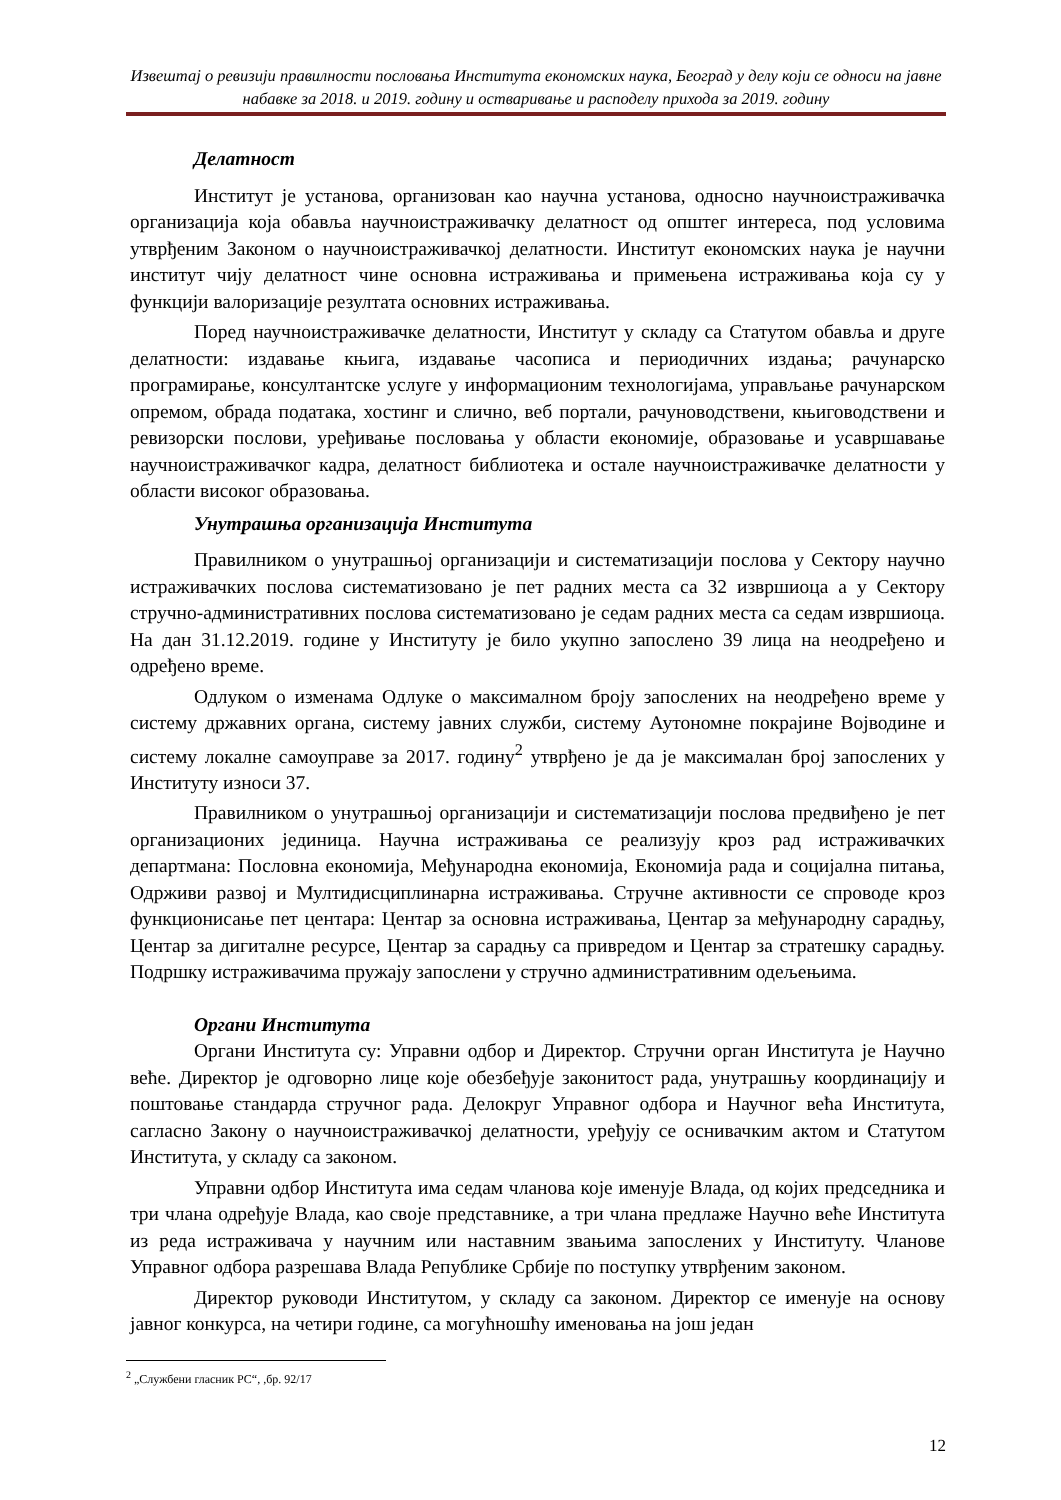Извештај о ревизији правилности пословања Института економских наука, Београд у делу који се односи на јавне набавке за 2018. и 2019. годину и остваривање и расподелу прихода за 2019. годину
Делатност
Институт је установа, организован као научна установа, односно научноистраживачка организација која обавља научноистраживачку делатност од општег интереса, под условима утврђеним Законом о научноистраживачкој делатности. Институт економских наука је научни институт чију делатност чине основна истраживања и примењена истраживања која су у функцији валоризације резултата основних истраживања.
Поред научноистраживачке делатности, Институт у складу са Статутом обавља и друге делатности: издавање књига, издавање часописа и периодичних издања; рачунарско програмирање, консултантске услуге у информационим технологијама, управљање рачунарском опремом, обрада података, хостинг и слично, веб портали, рачуноводствени, књиговодствени и ревизорски послови, уређивање пословања у области економије, образовање и усавршавање научноистраживачког кадра, делатност библиотека и остале научноистраживачке делатности у области високог образовања.
Унутрашња организација Института
Правилником о унутрашњој организацији и систематизацији послова у Сектору научно истраживачких послова систематизовано је пет радних места са 32 извршиоца а у Сектору стручно-административних послова систематизовано је седам радних места са седам извршиоца. На дан 31.12.2019. године у Институту је било укупно запослено 39 лица на неодређено и одређено време.
Одлуком о изменама Одлуке о максималном броју запослених на неодређено време у систему државних органа, систему јавних служби, систему Аутономне покрајине Војводине и систему локалне самоуправе за 2017. годину<sup>2</sup> утврђено је да је максималан број запослених у Институту износи 37.
Правилником о унутрашњој организацији и систематизацији послова предвиђено је пет организационих јединица. Научна истраживања се реализују кроз рад истраживачких департмана: Пословна економија, Међународна економија, Економија рада и социјална питања, Одрживи развој и Мултидисциплинарна истраживања. Стручне активности се спроводе кроз функционисање пет центара: Центар за основна истраживања, Центар за међународну сарадњу, Центар за дигиталне ресурсе, Центар за сарадњу са привредом и Центар за стратешку сарадњу. Подршку истраживачима пружају запослени у стручно административним одељењима.
Органи Института
Органи Института су: Управни одбор и Директор. Стручни орган Института је Научно веће. Директор је одговорно лице које обезбеђује законитост рада, унутрашњу координацију и поштовање стандарда стручног рада. Делокруг Управног одбора и Научног већа Института, сагласно Закону о научноистраживачкој делатности, уређују се оснивачким актом и Статутом Института, у складу са законом.
Управни одбор Института има седам чланова које именује Влада, од којих председника и три члана одређује Влада, као своје представнике, а три члана предлаже Научно веће Института из реда истраживача у научним или наставним звањима запослених у Институту. Чланове Управног одбора разрешава Влада Републике Србије по поступку утврђеним законом.
Директор руководи Институтом, у складу са законом. Директор се именује на основу јавног конкурса, на четири године, са могућношћу именовања на још један
<sup>2</sup> „Службени гласник РС“, ,бр. 92/17
12